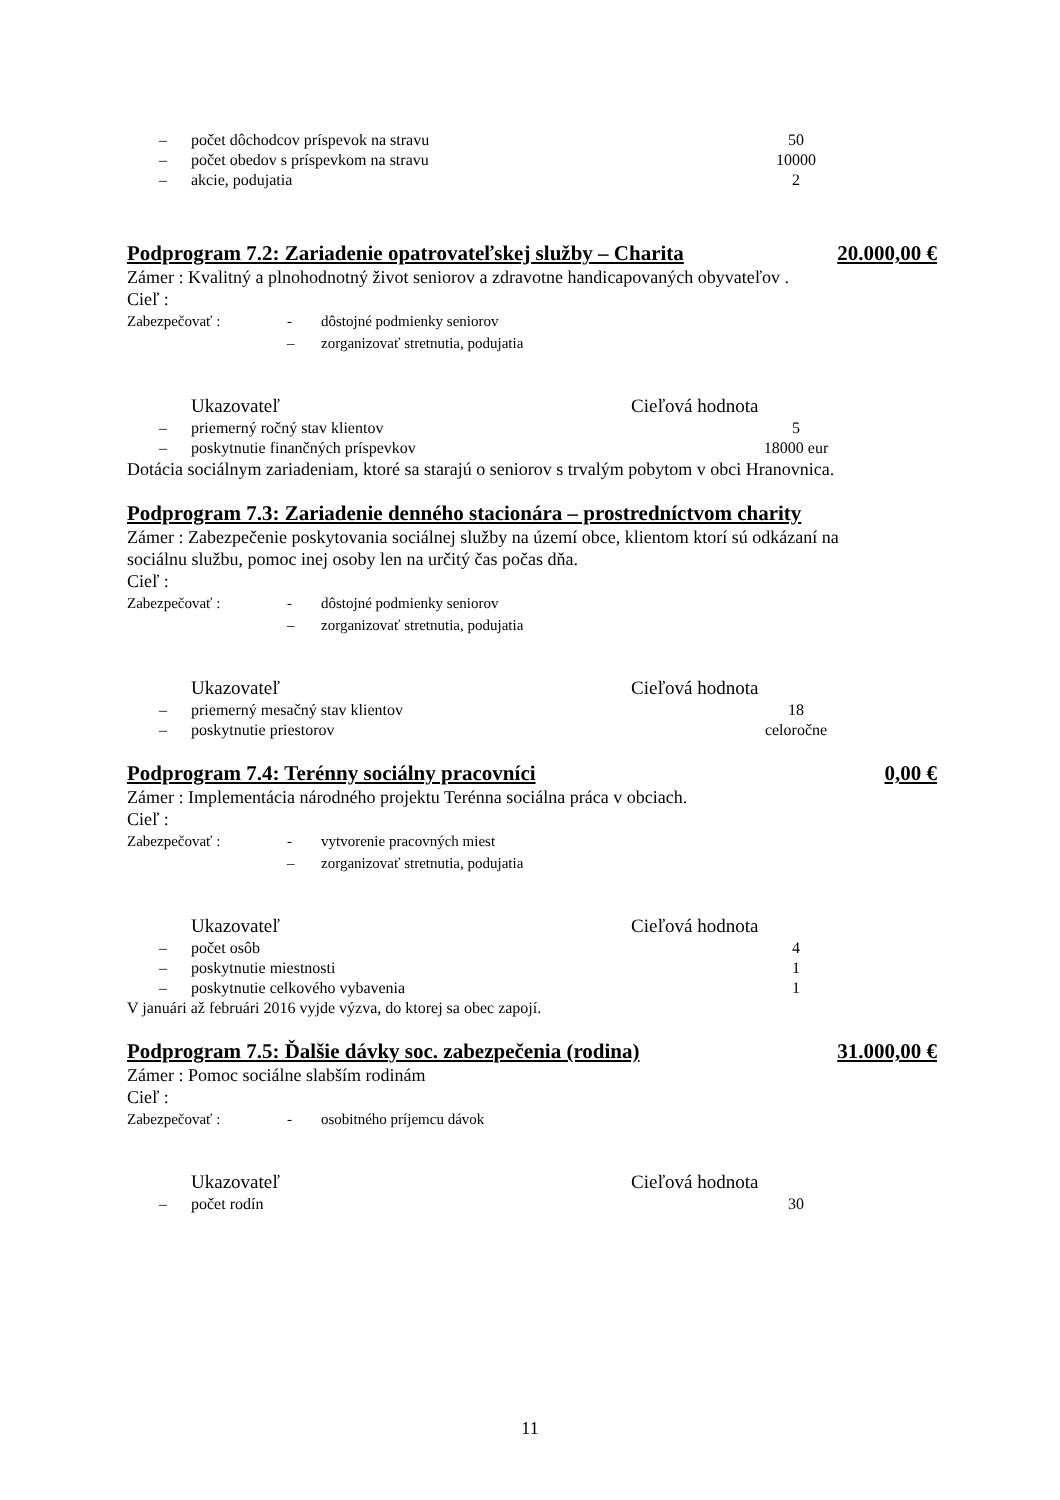– počet dôchodcov príspevok na stravu 50
– počet obedov s príspevkom na stravu 10000
– akcie, podujatia 2
Podprogram 7.2: Zariadenie opatrovateľskej služby – Charita 20.000,00 €
Zámer : Kvalitný a plnohodnotný život seniorov a zdravotne handicapovaných obyvateľov .
Cieľ :
Zabezpečovať : - dôstojné podmienky seniorov
– zorganizovať stretnutia, podujatia
Ukazovateľ Cieľová hodnota
– priemerný ročný stav klientov 5
– poskytnutie finančných príspevkov 18000 eur
Dotácia sociálnym zariadeniam, ktoré sa starajú o seniorov s trvalým pobytom v obci Hranovnica.
Podprogram 7.3: Zariadenie denného stacionára – prostredníctvom charity
Zámer : Zabezpečenie poskytovania sociálnej služby na území obce, klientom ktorí sú odkázaní na sociálnu službu, pomoc inej osoby len na určitý čas počas dňa.
Cieľ :
Zabezpečovať : - dôstojné podmienky seniorov
– zorganizovať stretnutia, podujatia
Ukazovateľ Cieľová hodnota
– priemerný mesačný stav klientov 18
– poskytnutie priestorov celoročne
Podprogram 7.4: Terénny sociálny pracovníci 0,00 €
Zámer : Implementácia národného projektu Terénna sociálna práca v obciach.
Cieľ :
Zabezpečovať : - vytvorenie pracovných miest
– zorganizovať stretnutia, podujatia
Ukazovateľ Cieľová hodnota
– počet osôb 4
– poskytnutie miestnosti 1
– poskytnutie celkového vybavenia 1
V januári až februári 2016 vyjde výzva, do ktorej sa obec zapojí.
Podprogram 7.5: Ďalšie dávky soc. zabezpečenia (rodina) 31.000,00 €
Zámer : Pomoc sociálne slabším rodinám
Cieľ :
Zabezpečovať : - osobitného príjemcu dávok
Ukazovateľ Cieľová hodnota
– počet rodín 30
11